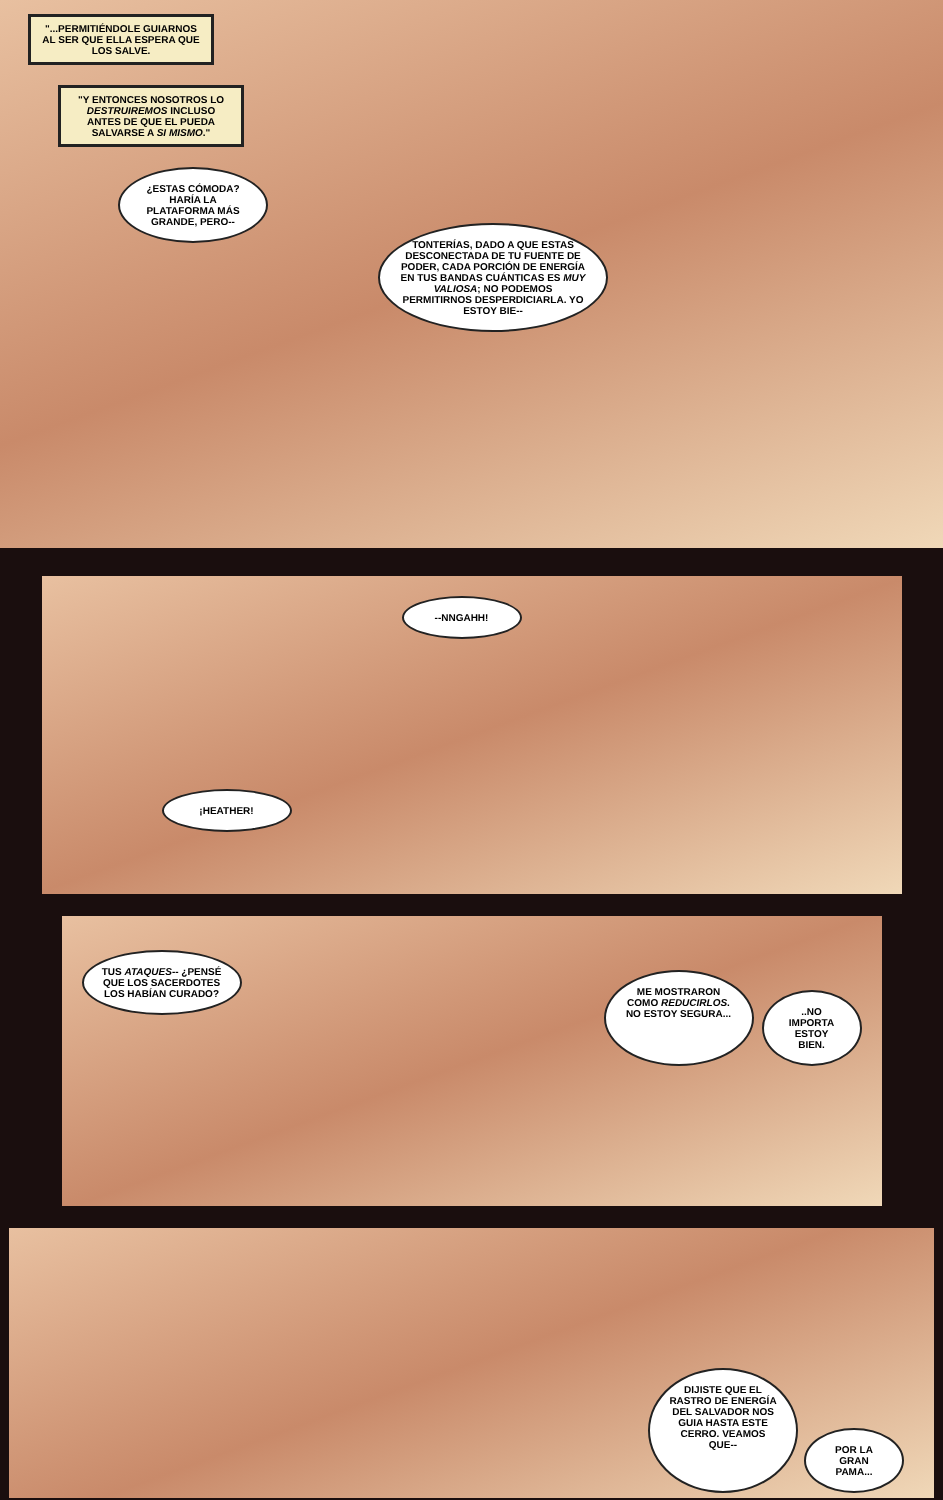"...PERMITIÉNDOLE GUIARNOS AL SER QUE ELLA ESPERA QUE LOS SALVE.
"Y ENTONCES NOSOTROS LO DESTRUIREMOS INCLUSO ANTES DE QUE EL PUEDA SALVARSE A SI MISMO."
¿ESTAS CÓMODA? HARÍA LA PLATAFORMA MÁS GRANDE, PERO--
TONTERÍAS, DADO A QUE ESTAS DESCONECTADA DE TU FUENTE DE PODER, CADA PORCIÓN DE ENERGÍA EN TUS BANDAS CUÁNTICAS ES MUY VALIOSA; NO PODEMOS PERMITIRNOS DESPERDICIARLA. YO ESTOY BIE--
--NNGAHH!
¡HEATHER!
TUS ATAQUES-- ¿PENSÉ QUE LOS SACERDOTES LOS HABÍAN CURADO?
ME MOSTRARON COMO REDUCIRLOS. NO ESTOY SEGURA...
..NO IMPORTA ESTOY BIEN.
DIJISTE QUE EL RASTRO DE ENERGÍA DEL SALVADOR NOS GUIA HASTA ESTE CERRO. VEAMOS QUE--
POR LA GRAN PAMA...